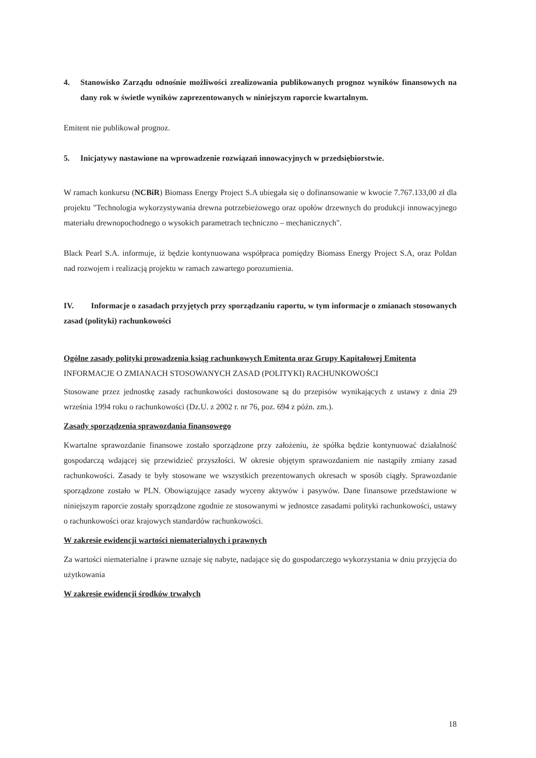4. Stanowisko Zarządu odnośnie możliwości zrealizowania publikowanych prognoz wyników finansowych na dany rok w świetle wyników zaprezentowanych w niniejszym raporcie kwartalnym.
Emitent nie publikował prognoz.
5. Inicjatywy nastawione na wprowadzenie rozwiązań innowacyjnych w przedsiębiorstwie.
W ramach konkursu (NCBiR) Biomass Energy Project S.A ubiegała się o dofinansowanie w kwocie 7.767.133,00 zł dla projektu "Technologia wykorzystywania drewna potrzebieżowego oraz opołów drzewnych do produkcji innowacyjnego materiału drewnopochodnego o wysokich parametrach techniczno – mechanicznych".
Black Pearl S.A. informuje, iż będzie kontynuowana współpraca pomiędzy Biomass Energy Project S.A, oraz Poldan nad rozwojem i realizacją projektu w ramach zawartego porozumienia.
IV. Informacje o zasadach przyjętych przy sporządzaniu raportu, w tym informacje o zmianach stosowanych zasad (polityki) rachunkowości
Ogólne zasady polityki prowadzenia ksiąg rachunkowych Emitenta oraz Grupy Kapitałowej Emitenta
INFORMACJE O ZMIANACH STOSOWANYCH ZASAD (POLITYKI) RACHUNKOWOŚCI
Stosowane przez jednostkę zasady rachunkowości dostosowane są do przepisów wynikających z ustawy z dnia 29 września 1994 roku o rachunkowości (Dz.U. z 2002 r. nr 76, poz. 694 z późn. zm.).
Zasady sporządzenia sprawozdania finansowego
Kwartalne sprawozdanie finansowe zostało sporządzone przy założeniu, że spółka będzie kontynuować działalność gospodarczą wdającej się przewidzieć przyszłości. W okresie objętym sprawozdaniem nie nastąpiły zmiany zasad rachunkowości. Zasady te były stosowane we wszystkich prezentowanych okresach w sposób ciągły. Sprawozdanie sporządzone zostało w PLN. Obowiązujące zasady wyceny aktywów i pasywów. Dane finansowe przedstawione w niniejszym raporcie zostały sporządzone zgodnie ze stosowanymi w jednostce zasadami polityki rachunkowości, ustawy o rachunkowości oraz krajowych standardów rachunkowości.
W zakresie ewidencji wartości niematerialnych i prawnych
Za wartości niematerialne i prawne uznaje się nabyte, nadające się do gospodarczego wykorzystania w dniu przyjęcia do użytkowania
W zakresie ewidencji środków trwałych
18